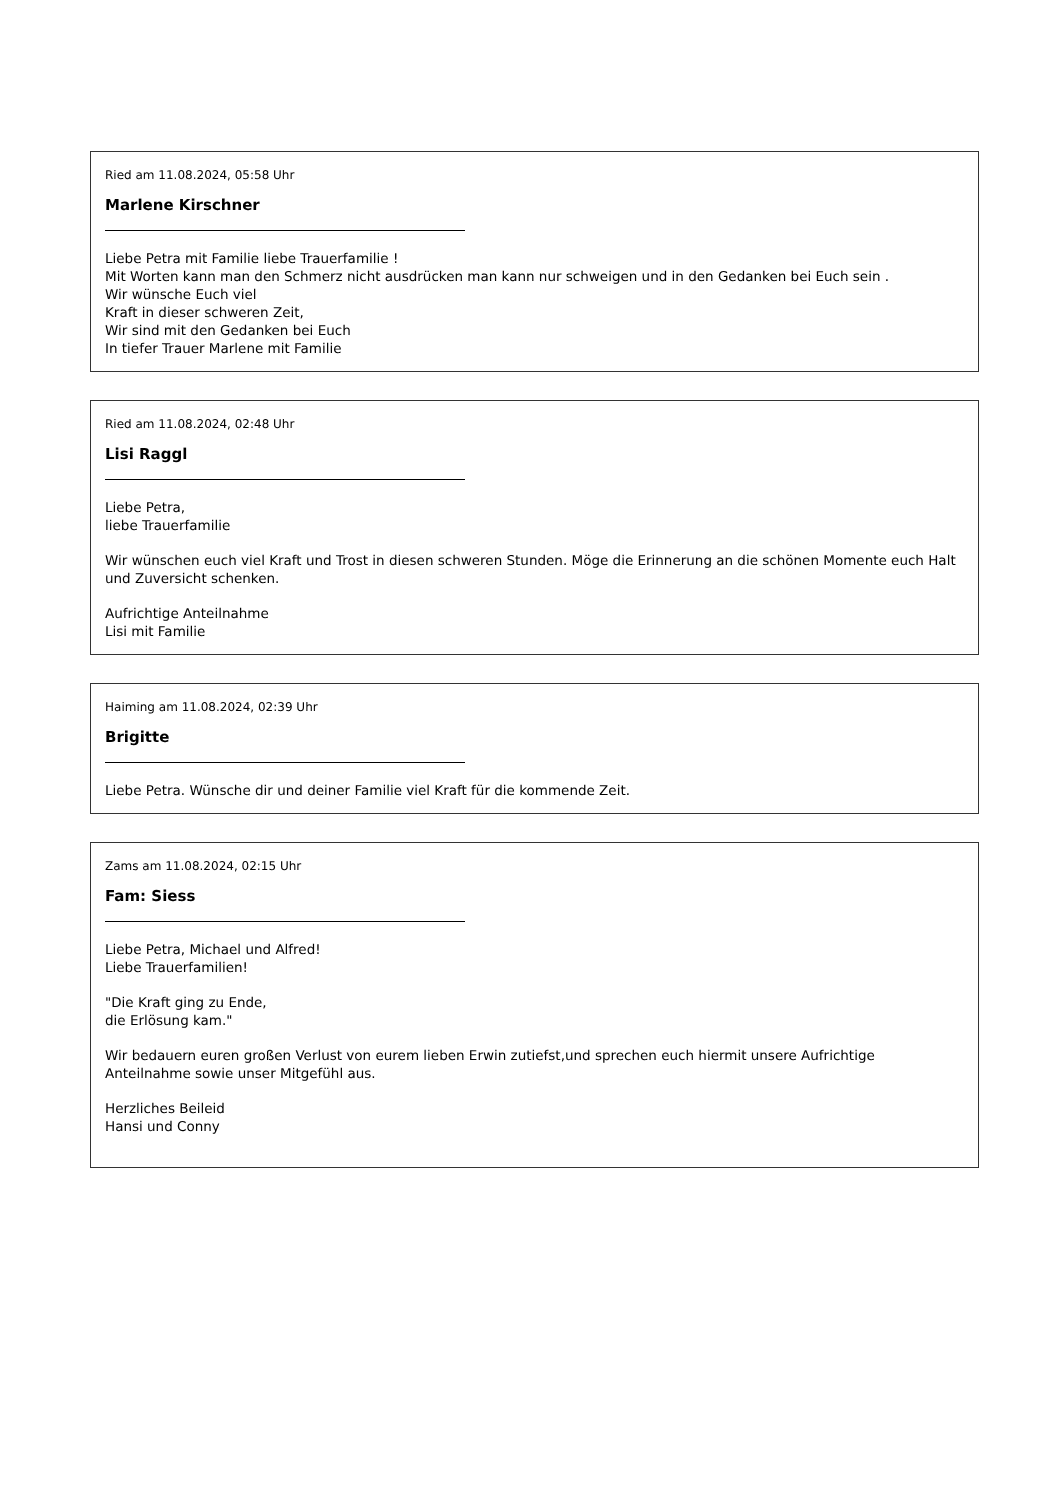Ried am 11.08.2024, 05:58 Uhr
Marlene Kirschner
Liebe Petra mit Familie liebe Trauerfamilie !
Mit Worten kann man den Schmerz nicht ausdrücken man kann nur schweigen und in den Gedanken bei Euch sein .
Wir wünsche Euch viel
Kraft in dieser schweren Zeit,
Wir sind mit den Gedanken bei Euch
In tiefer Trauer Marlene mit Familie
Ried am 11.08.2024, 02:48 Uhr
Lisi Raggl
Liebe Petra,
liebe Trauerfamilie
Wir wünschen euch viel Kraft und Trost in diesen schweren Stunden. Möge die Erinnerung an die schönen Momente euch Halt und Zuversicht schenken.
Aufrichtige Anteilnahme
Lisi mit Familie
Haiming am 11.08.2024, 02:39 Uhr
Brigitte
Liebe Petra. Wünsche dir und deiner Familie viel Kraft für die kommende Zeit.
Zams am 11.08.2024, 02:15 Uhr
Fam: Siess
Liebe Petra, Michael und Alfred!
Liebe Trauerfamilien!
"Die Kraft ging zu Ende,
die Erlösung kam."
Wir bedauern euren großen Verlust von eurem lieben Erwin zutiefst,und sprechen euch hiermit unsere Aufrichtige Anteilnahme sowie unser Mitgefühl aus.
Herzliches Beileid
Hansi und Conny